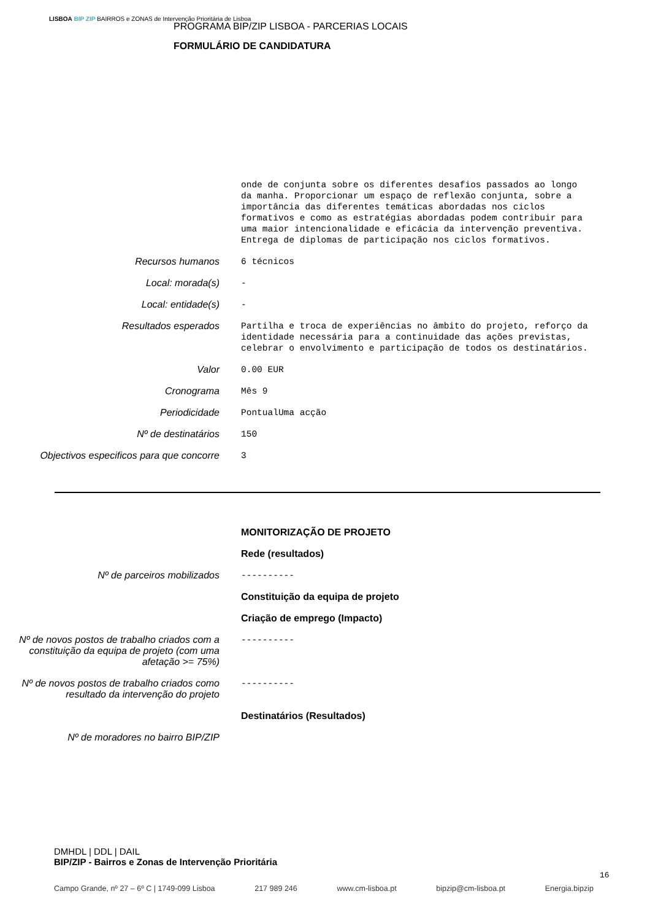LISBOA BIP ZIP BAIRROS e ZONAS de Intervenção Prioritária de Lisboa
PROGRAMA BIP/ZIP LISBOA - PARCERIAS LOCAIS
FORMULÁRIO DE CANDIDATURA
onde de conjunta sobre os diferentes desafios passados ao longo da manha. Proporcionar um espaço de reflexão conjunta, sobre a importância das diferentes temáticas abordadas nos ciclos formativos e como as estratégias abordadas podem contribuir para uma maior intencionalidade e eficácia da intervenção preventiva. Entrega de diplomas de participação nos ciclos formativos.
Recursos humanos 6 técnicos
Local: morada(s) -
Local: entidade(s) -
Resultados esperados Partilha e troca de experiências no âmbito do projeto, reforço da identidade necessária para a continuidade das ações previstas, celebrar o envolvimento e participação de todos os destinatários.
Valor 0.00 EUR
Cronograma Mês 9
Periodicidade PontualUma acção
Nº de destinatários 150
Objectivos especificos para que concorre
3
MONITORIZAÇÃO DE PROJETO
Rede (resultados)
Nº de parceiros mobilizados ----------
Constituição da equipa de projeto
Criação de emprego (Impacto)
Nº de novos postos de trabalho criados com a constituição da equipa de projeto (com uma afetação >= 75%)
----------
Nº de novos postos de trabalho criados como resultado da intervenção do projeto
----------
Destinatários (Resultados)
Nº de moradores no bairro BIP/ZIP
DMHDL | DDL | DAIL
BIP/ZIP - Bairros e Zonas de Intervenção Prioritária
16
Campo Grande, nº 27 – 6º C | 1749-099 Lisboa 217 989 246 www.cm-lisboa.pt bipzip@cm-lisboa.pt Energia.bipzip